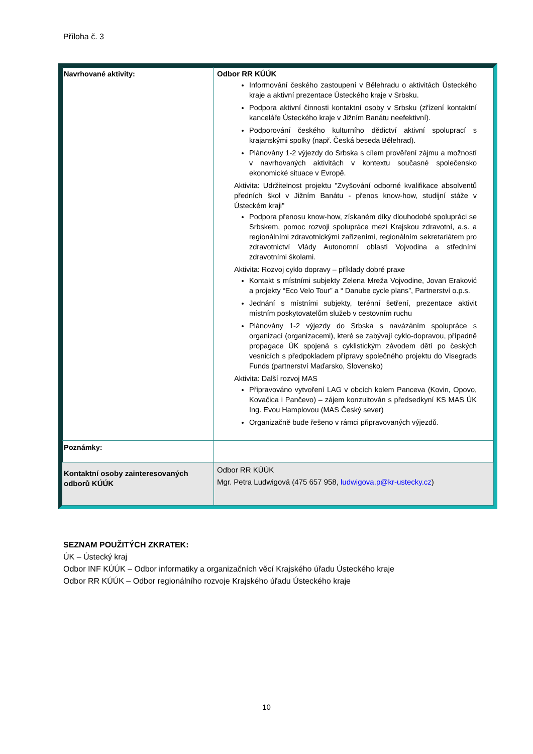Příloha č. 3
| Navrhované aktivity: | Odbor RR KÚÚK Informování českého zastoupení v Bělehradu o aktivitách Ústeckého kraje a aktivní prezentace Ústeckého kraje v Srbsku. Podpora aktivní činnosti kontaktní osoby v Srbsku (zřízení kontaktní kanceláře Ústeckého kraje v Jižním Banátu neefektivní). Podporování českého kulturního dědictví aktivní spoluprací s krajanskými spolky (např. Česká beseda Bělehrad). Plánovány 1-2 výjezdy do Srbska s cílem prověření zájmu a možností v navrhovaných aktivitách v kontextu současné společensko ekonomické situace v Evropě. Aktivita: Udržitelnost projektu "Zvyšování odborné kvalifikace absolventů předních škol v Jižním Banátu - přenos know-how, studijní stáže v Ústeckém kraji" Podpora přenosu know-how, získaném díky dlouhodobé spolupráci se Srbskem, pomoc rozvoji spolupráce mezi Krajskou zdravotní, a.s. a regionálními zdravotnickými zařízeními, regionálním sekretariátem pro zdravotnictví Vlády Autonomní oblasti Vojvodina a středními zdravotními školami. Aktivita: Rozvoj cyklo dopravy – příklady dobré praxe Kontakt s místními subjekty Zelena Mreža Vojvodine, Jovan Eraković a projekty “Eco Velo Tour” a “ Danube cycle plans”, Partnerství o.p.s. Jednání s místními subjekty, terénní šetření, prezentace aktivit místním poskytovatelům služeb v cestovním ruchu Plánovány 1-2 výjezdy do Srbska s navázáním spolupráce s organizací (organizacemi), které se zabývají cyklo-dopravou, případně propagace ÚK spojená s cyklistickým závodem dětí po českých vesnicích s předpokladem přípravy společného projektu do Visegrads Funds (partnerství Maďarsko, Slovensko) Aktivita: Další rozvoj MAS Připravováno vytvoření LAG v obcích kolem Panceva (Kovin, Opovo, Kovačica i Pančevo) – zájem konzultován s předsedkyní KS MAS ÚK Ing. Evou Hamplovou (MAS Český sever) Organizačně bude řešeno v rámci připravovaných výjezdů. |
| Poznámky: | |
| Kontaktní osoby zainteresovaných odborů KÚÚK | Odbor RR KÚÚK Mgr. Petra Ludwigová (475 657 958, ludwigova.p@kr-ustecky.cz ) |
SEZNAM POUŽITÝCH ZKRATEK:
ÚK – Ústecký kraj
Odbor INF KÚÚK – Odbor informatiky a organizačních věcí Krajského úřadu Ústeckého kraje
Odbor RR KÚÚK – Odbor regionálního rozvoje Krajského úřadu Ústeckého kraje
10